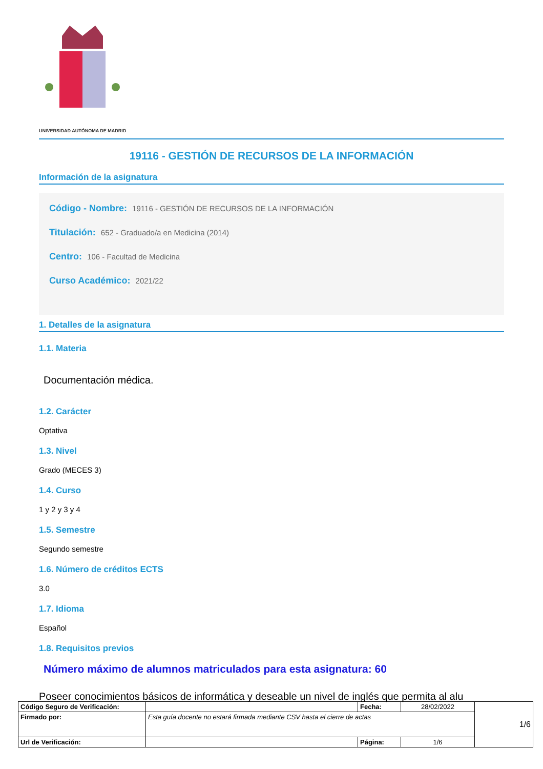UNIVERSIDAD AUTÓNOMA DE MADRID
19116 - GESTIÓN DE RECURSOS DE LA INFORMACIÓN
Información de la asignatura
Código - Nombre: 19116 - GESTIÓN DE RECURSOS DE LA INFORMACIÓN
Titulación: 652 - Graduado/a en Medicina (2014)
Centro: 106 - Facultad de Medicina
Curso Académico: 2021/22
1. Detalles de la asignatura
1.1. Materia
Documentación médica.
1.2. Carácter
Optativa
1.3. Nivel
Grado (MECES 3)
1.4. Curso
1 y 2 y 3 y 4
1.5. Semestre
Segundo semestre
1.6. Número de créditos ECTS
3.0
1.7. Idioma
Español
1.8. Requisitos previos
Número máximo de alumnos matriculados para esta asignatura: 60
Poseer conocimientos básicos de informática y deseable un nivel de inglés que permita al alu
| Código Seguro de Verificación: | | Fecha: | 28/02/2022 | 1/6 |
| Firmado por: | Esta guía docente no estará firmada mediante CSV hasta el cierre de actas | | | |
| Url de Verificación: | | Página: | 1/6 | |